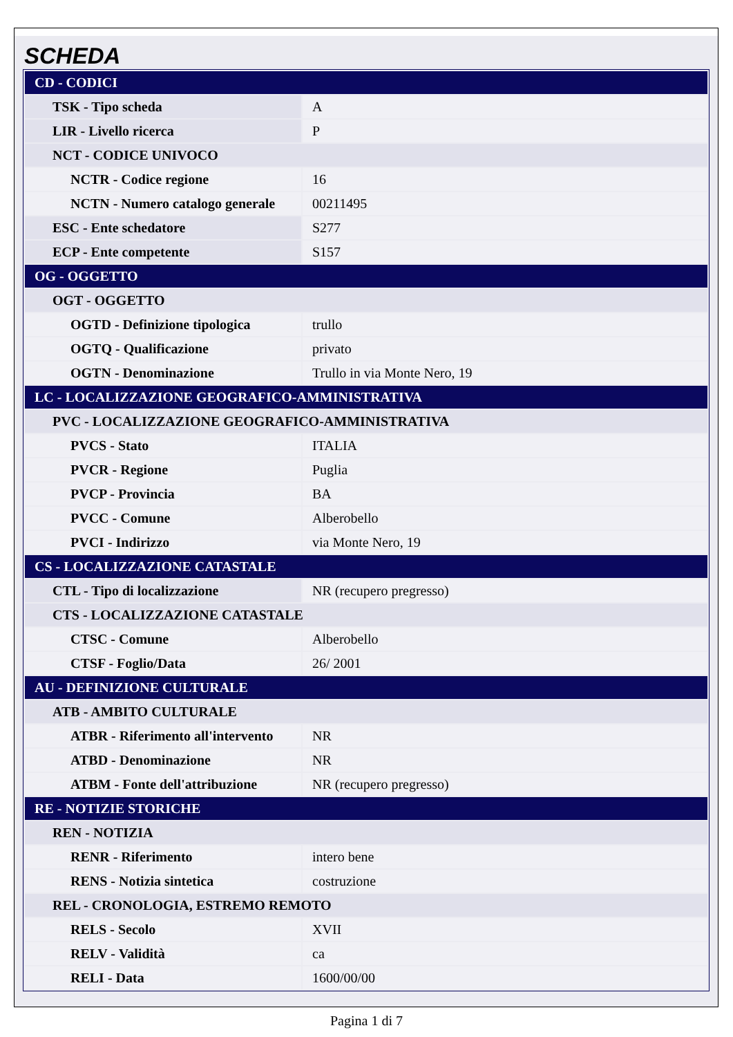SCHEDA
| CD - CODICI | |
| TSK - Tipo scheda | A |
| LIR - Livello ricerca | P |
| NCT - CODICE UNIVOCO | |
| NCTR - Codice regione | 16 |
| NCTN - Numero catalogo generale | 00211495 |
| ESC - Ente schedatore | S277 |
| ECP - Ente competente | S157 |
| OG - OGGETTO | |
| OGT - OGGETTO | |
| OGTD - Definizione tipologica | trullo |
| OGTQ - Qualificazione | privato |
| OGTN - Denominazione | Trullo in via Monte Nero, 19 |
| LC - LOCALIZZAZIONE GEOGRAFICO-AMMINISTRATIVA | |
| PVC - LOCALIZZAZIONE GEOGRAFICO-AMMINISTRATIVA | |
| PVCS - Stato | ITALIA |
| PVCR - Regione | Puglia |
| PVCP - Provincia | BA |
| PVCC - Comune | Alberobello |
| PVCI - Indirizzo | via Monte Nero, 19 |
| CS - LOCALIZZAZIONE CATASTALE | |
| CTL - Tipo di localizzazione | NR (recupero pregresso) |
| CTS - LOCALIZZAZIONE CATASTALE | |
| CTSC - Comune | Alberobello |
| CTSF - Foglio/Data | 26/ 2001 |
| AU - DEFINIZIONE CULTURALE | |
| ATB - AMBITO CULTURALE | |
| ATBR - Riferimento all'intervento | NR |
| ATBD - Denominazione | NR |
| ATBM - Fonte dell'attribuzione | NR (recupero pregresso) |
| RE - NOTIZIE STORICHE | |
| REN - NOTIZIA | |
| RENR - Riferimento | intero bene |
| RENS - Notizia sintetica | costruzione |
| REL - CRONOLOGIA, ESTREMO REMOTO | |
| RELS - Secolo | XVII |
| RELV - Validità | ca |
| RELI - Data | 1600/00/00 |
Pagina 1 di 7